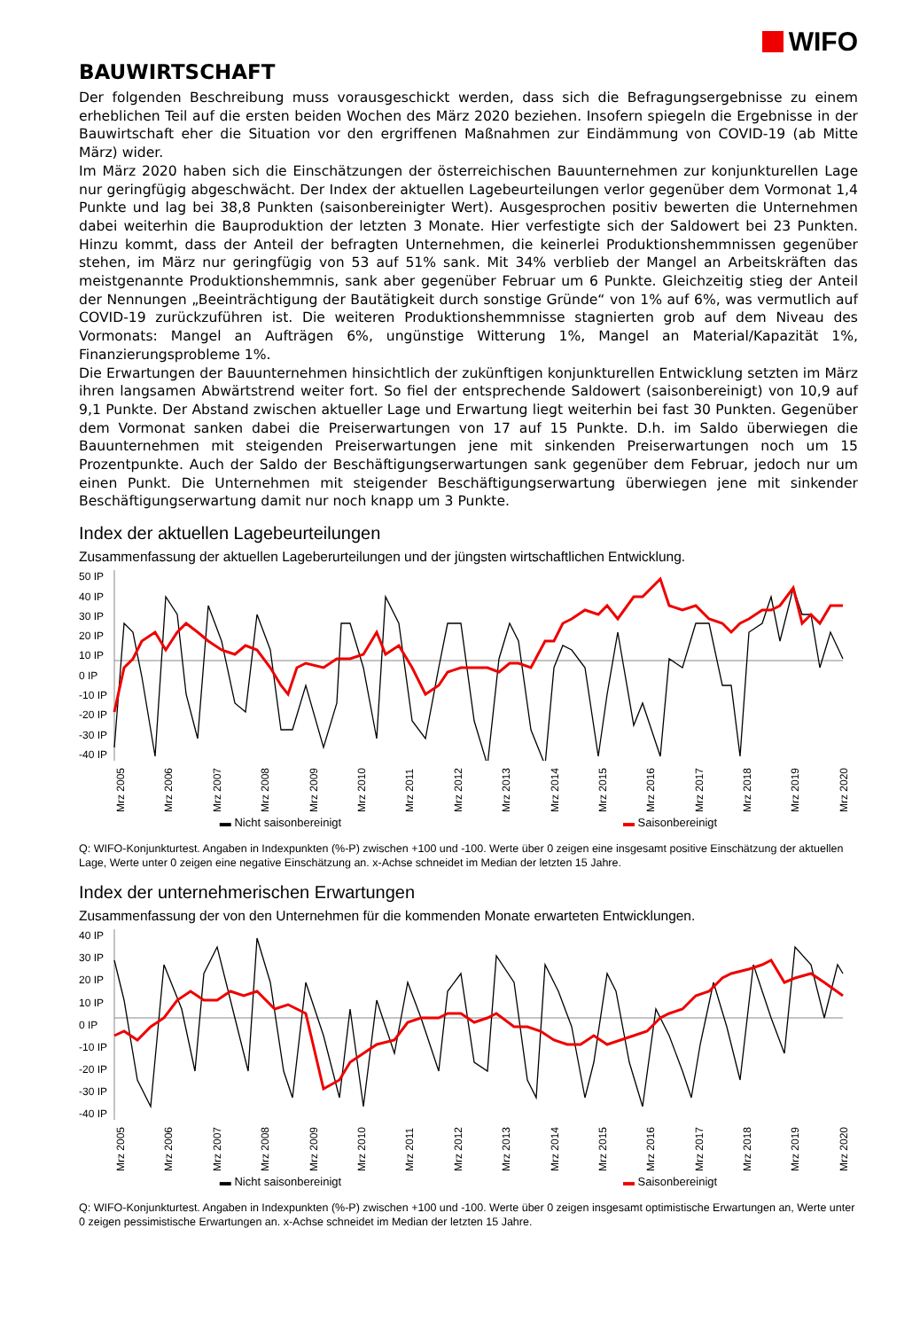WIFO
BAUWIRTSCHAFT
Der folgenden Beschreibung muss vorausgeschickt werden, dass sich die Befragungsergebnisse zu einem erheblichen Teil auf die ersten beiden Wochen des März 2020 beziehen. Insofern spiegeln die Ergebnisse in der Bauwirtschaft eher die Situation vor den ergriffenen Maßnahmen zur Eindämmung von COVID-19 (ab Mitte März) wider.
Im März 2020 haben sich die Einschätzungen der österreichischen Bauunternehmen zur konjunkturellen Lage nur geringfügig abgeschwächt. Der Index der aktuellen Lagebeurteilungen verlor gegenüber dem Vormonat 1,4 Punkte und lag bei 38,8 Punkten (saisonbereinigter Wert). Ausgesprochen positiv bewerten die Unternehmen dabei weiterhin die Bauproduktion der letzten 3 Monate. Hier verfestigte sich der Saldowert bei 23 Punkten. Hinzu kommt, dass der Anteil der befragten Unternehmen, die keinerlei Produktionshemmnissen gegenüber stehen, im März nur geringfügig von 53 auf 51% sank. Mit 34% verblieb der Mangel an Arbeitskräften das meistgenannte Produktionshemmnis, sank aber gegenüber Februar um 6 Punkte. Gleichzeitig stieg der Anteil der Nennungen „Beeinträchtigung der Bautätigkeit durch sonstige Gründe“ von 1% auf 6%, was vermutlich auf COVID-19 zurückzuführen ist. Die weiteren Produktionshemmnisse stagnierten grob auf dem Niveau des Vormonats: Mangel an Aufträgen 6%, ungünstige Witterung 1%, Mangel an Material/Kapazität 1%, Finanzierungsprobleme 1%.
Die Erwartungen der Bauunternehmen hinsichtlich der zukünftigen konjunkturellen Entwicklung setzten im März ihren langsamen Abwärtstrend weiter fort. So fiel der entsprechende Saldowert (saisonbereinigt) von 10,9 auf 9,1 Punkte. Der Abstand zwischen aktueller Lage und Erwartung liegt weiterhin bei fast 30 Punkten. Gegenüber dem Vormonat sanken dabei die Preiserwartungen von 17 auf 15 Punkte. D.h. im Saldo überwiegen die Bauunternehmen mit steigenden Preiserwartungen jene mit sinkenden Preiserwartungen noch um 15 Prozentpunkte. Auch der Saldo der Beschäftigungserwartungen sank gegenüber dem Februar, jedoch nur um einen Punkt. Die Unternehmen mit steigender Beschäftigungserwartung überwiegen jene mit sinkender Beschäftigungserwartung damit nur noch knapp um 3 Punkte.
Index der aktuellen Lagebeurteilungen
Zusammenfassung der aktuellen Lageberurteilungen und der jüngsten wirtschaftlichen Entwicklung.
50 IP
40 IP
30 IP
20 IP
10 IP
0 IP
-10 IP
-20 IP
-30 IP
-40 IP
Mrz 2005 Mrz 2006 Mrz 2007 Mrz 2008 Mrz 2009 Mrz 2010 Mrz 2011 Mrz 2012 Mrz 2013 Mrz 2014 Mrz 2015 Mrz 2016 Mrz 2017 Mrz 2018 Mrz 2019 Mrz 2020
▬ Nicht saisonbereinigt ▬ Saisonbereinigt
Q: WIFO-Konjunkturtest. Angaben in Indexpunkten (%-P) zwischen +100 und -100. Werte über 0 zeigen eine insgesamt positive Einschätzung der aktuellen Lage, Werte unter 0 zeigen eine negative Einschätzung an. x-Achse schneidet im Median der letzten 15 Jahre.
Index der unternehmerischen Erwartungen
Zusammenfassung der von den Unternehmen für die kommenden Monate erwarteten Entwicklungen.
40 IP
30 IP
20 IP
10 IP
0 IP
-10 IP
-20 IP
-30 IP
-40 IP
Mrz 2005 Mrz 2006 Mrz 2007 Mrz 2008 Mrz 2009 Mrz 2010 Mrz 2011 Mrz 2012 Mrz 2013 Mrz 2014 Mrz 2015 Mrz 2016 Mrz 2017 Mrz 2018 Mrz 2019 Mrz 2020
▬ Nicht saisonbereinigt ▬ Saisonbereinigt
Q: WIFO-Konjunkturtest. Angaben in Indexpunkten (%-P) zwischen +100 und -100. Werte über 0 zeigen insgesamt optimistische Erwartungen an, Werte unter 0 zeigen pessimistische Erwartungen an. x-Achse schneidet im Median der letzten 15 Jahre.